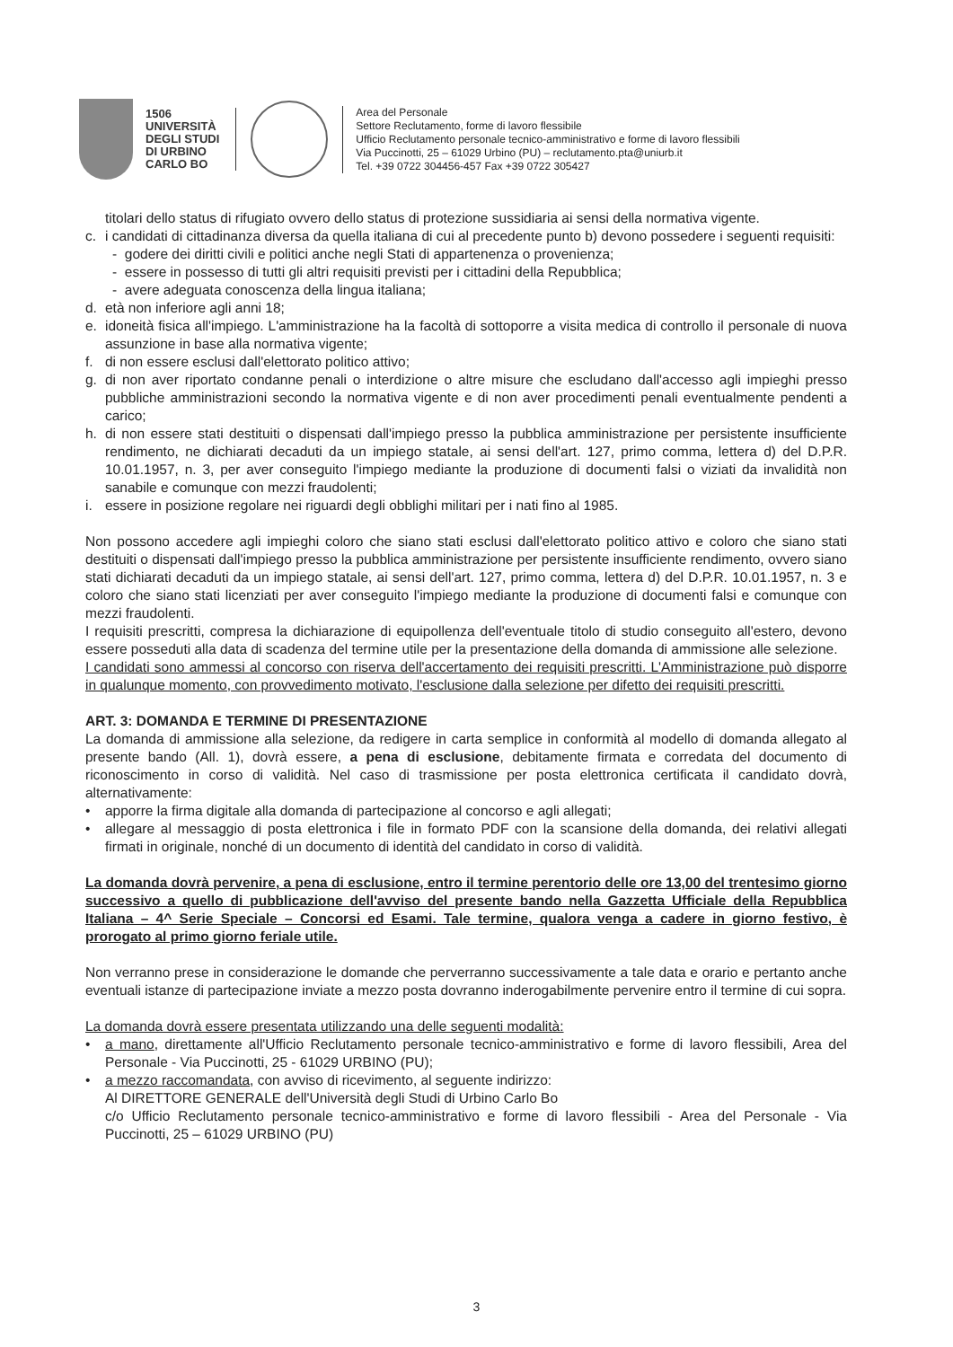1506
UNIVERSITÀ
DEGLI STUDI
DI URBINO
CARLO BO
Area del Personale
Settore Reclutamento, forme di lavoro flessibile
Ufficio Reclutamento personale tecnico-amministrativo e forme di lavoro flessibili
Via Puccinotti, 25 – 61029 Urbino (PU) – reclutamento.pta@uniurb.it
Tel. +39 0722 304456-457 Fax +39 0722 305427
titolari dello status di rifugiato ovvero dello status di protezione sussidiaria ai sensi della normativa vigente.
c. i candidati di cittadinanza diversa da quella italiana di cui al precedente punto b) devono possedere i seguenti requisiti:
- godere dei diritti civili e politici anche negli Stati di appartenenza o provenienza;
- essere in possesso di tutti gli altri requisiti previsti per i cittadini della Repubblica;
- avere adeguata conoscenza della lingua italiana;
d. età non inferiore agli anni 18;
e. idoneità fisica all'impiego. L'amministrazione ha la facoltà di sottoporre a visita medica di controllo il personale di nuova assunzione in base alla normativa vigente;
f. di non essere esclusi dall'elettorato politico attivo;
g. di non aver riportato condanne penali o interdizione o altre misure che escludano dall'accesso agli impieghi presso pubbliche amministrazioni secondo la normativa vigente e di non aver procedimenti penali eventualmente pendenti a carico;
h. di non essere stati destituiti o dispensati dall'impiego presso la pubblica amministrazione per persistente insufficiente rendimento, ne dichiarati decaduti da un impiego statale, ai sensi dell'art. 127, primo comma, lettera d) del D.P.R. 10.01.1957, n. 3, per aver conseguito l'impiego mediante la produzione di documenti falsi o viziati da invalidità non sanabile e comunque con mezzi fraudolenti;
i. essere in posizione regolare nei riguardi degli obblighi militari per i nati fino al 1985.
Non possono accedere agli impieghi coloro che siano stati esclusi dall'elettorato politico attivo e coloro che siano stati destituiti o dispensati dall'impiego presso la pubblica amministrazione per persistente insufficiente rendimento, ovvero siano stati dichiarati decaduti da un impiego statale, ai sensi dell'art. 127, primo comma, lettera d) del D.P.R. 10.01.1957, n. 3 e coloro che siano stati licenziati per aver conseguito l'impiego mediante la produzione di documenti falsi e comunque con mezzi fraudolenti.
I requisiti prescritti, compresa la dichiarazione di equipollenza dell'eventuale titolo di studio conseguito all'estero, devono essere posseduti alla data di scadenza del termine utile per la presentazione della domanda di ammissione alle selezione.
I candidati sono ammessi al concorso con riserva dell'accertamento dei requisiti prescritti. L'Amministrazione può disporre in qualunque momento, con provvedimento motivato, l'esclusione dalla selezione per difetto dei requisiti prescritti.
ART. 3: DOMANDA E TERMINE DI PRESENTAZIONE
La domanda di ammissione alla selezione, da redigere in carta semplice in conformità al modello di domanda allegato al presente bando (All. 1), dovrà essere, a pena di esclusione, debitamente firmata e corredata del documento di riconoscimento in corso di validità. Nel caso di trasmissione per posta elettronica certificata il candidato dovrà, alternativamente:
• apporre la firma digitale alla domanda di partecipazione al concorso e agli allegati;
• allegare al messaggio di posta elettronica i file in formato PDF con la scansione della domanda, dei relativi allegati firmati in originale, nonché di un documento di identità del candidato in corso di validità.
La domanda dovrà pervenire, a pena di esclusione, entro il termine perentorio delle ore 13,00 del trentesimo giorno successivo a quello di pubblicazione dell'avviso del presente bando nella Gazzetta Ufficiale della Repubblica Italiana – 4^ Serie Speciale – Concorsi ed Esami. Tale termine, qualora venga a cadere in giorno festivo, è prorogato al primo giorno feriale utile.
Non verranno prese in considerazione le domande che perverranno successivamente a tale data e orario e pertanto anche eventuali istanze di partecipazione inviate a mezzo posta dovranno inderogabilmente pervenire entro il termine di cui sopra.
La domanda dovrà essere presentata utilizzando una delle seguenti modalità:
• a mano, direttamente all'Ufficio Reclutamento personale tecnico-amministrativo e forme di lavoro flessibili, Area del Personale - Via Puccinotti, 25 - 61029 URBINO (PU);
• a mezzo raccomandata, con avviso di ricevimento, al seguente indirizzo:
Al DIRETTORE GENERALE dell'Università degli Studi di Urbino Carlo Bo
c/o Ufficio Reclutamento personale tecnico-amministrativo e forme di lavoro flessibili - Area del Personale - Via Puccinotti, 25 – 61029 URBINO (PU)
3